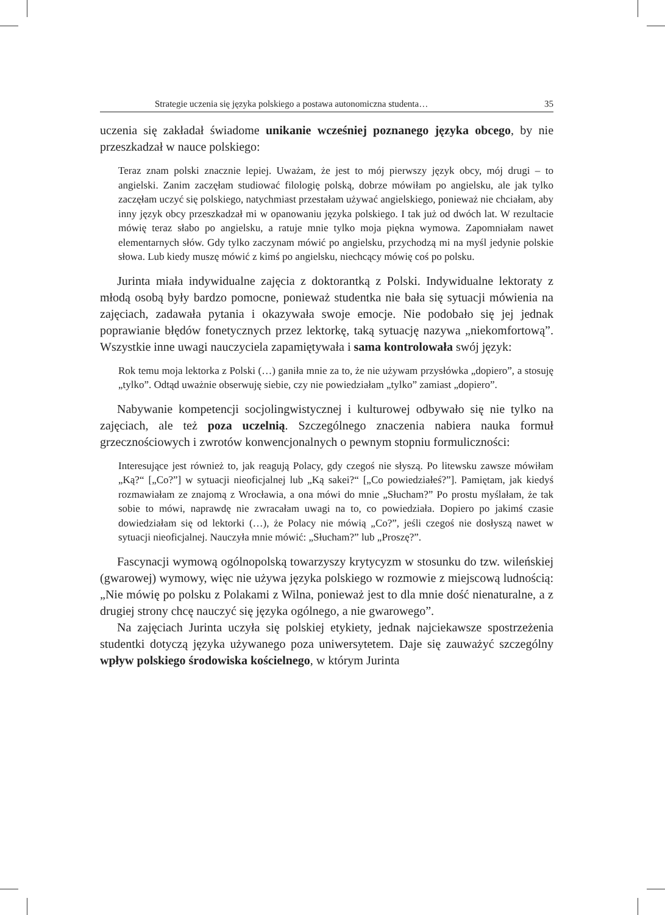Strategie uczenia się języka polskiego a postawa autonomiczna studenta… 35
uczenia się zakładał świadome unikanie wcześniej poznanego języka obcego, by nie przeszkadzał w nauce polskiego:
Teraz znam polski znacznie lepiej. Uważam, że jest to mój pierwszy język obcy, mój drugi – to angielski. Zanim zaczęłam studiować filologię polską, dobrze mówiłam po angielsku, ale jak tylko zaczęłam uczyć się polskiego, natychmiast przestałam używać angielskiego, ponieważ nie chciałam, aby inny język obcy przeszkadzał mi w opanowaniu języka polskiego. I tak już od dwóch lat. W rezultacie mówię teraz słabo po angielsku, a ratuje mnie tylko moja piękna wymowa. Zapomniałam nawet elementarnych słów. Gdy tylko zaczynam mówić po angielsku, przychodzą mi na myśl jedynie polskie słowa. Lub kiedy muszę mówić z kimś po angielsku, niechcący mówię coś po polsku.
Jurinta miała indywidualne zajęcia z doktorantką z Polski. Indywidualne lektoraty z młodą osobą były bardzo pomocne, ponieważ studentka nie bała się sytuacji mówienia na zajęciach, zadawała pytania i okazywała swoje emocje. Nie podobało się jej jednak poprawianie błędów fonetycznych przez lektorkę, taką sytuację nazywa „niekomfortową”. Wszystkie inne uwagi nauczyciela zapamiętywała i sama kontrolowała swój język:
Rok temu moja lektorka z Polski (…) ganiła mnie za to, że nie używam przysłówka „dopiero”, a stosuję „tylko”. Odtąd uważnie obserwuję siebie, czy nie powiedziałam „tylko” zamiast „dopiero”.
Nabywanie kompetencji socjolingwistycznej i kulturowej odbywało się nie tylko na zajęciach, ale też poza uczelnią. Szczególnego znaczenia nabiera nauka formuł grzecznościowych i zwrotów konwencjonalnych o pewnym stopniu formuliczności:
Interesujące jest również to, jak reagują Polacy, gdy czegoś nie słyszą. Po litewsku zawsze mówiłam „Ką?“ [„Co?”] w sytuacji nieoficjalnej lub „Ką sakei?“ [„Co powiedziałeś?”]. Pamiętam, jak kiedyś rozmawiałam ze znajomą z Wrocławia, a ona mówi do mnie „Słucham?” Po prostu myślałam, że tak sobie to mówi, naprawdę nie zwracałam uwagi na to, co powiedziała. Dopiero po jakimś czasie dowiedziałam się od lektorki (…), że Polacy nie mówią „Co?”, jeśli czegoś nie dosłyszą nawet w sytuacji nieoficjalnej. Nauczyła mnie mówić: „Słucham?” lub „Proszę?”.
Fascynacji wymową ogólnopolską towarzyszy krytycyzm w stosunku do tzw. wileńskiej (gwarowej) wymowy, więc nie używa języka polskiego w rozmowie z miejscową ludnością: „Nie mówię po polsku z Polakami z Wilna, ponieważ jest to dla mnie dość nienaturalne, a z drugiej strony chcę nauczyć się języka ogólnego, a nie gwarowego”.
Na zajęciach Jurinta uczyła się polskiej etykiety, jednak najciekawsze spostrzeżenia studentki dotyczą języka używanego poza uniwersytetem. Daje się zauważyć szczególny wpływ polskiego środowiska kościelnego, w którym Jurinta